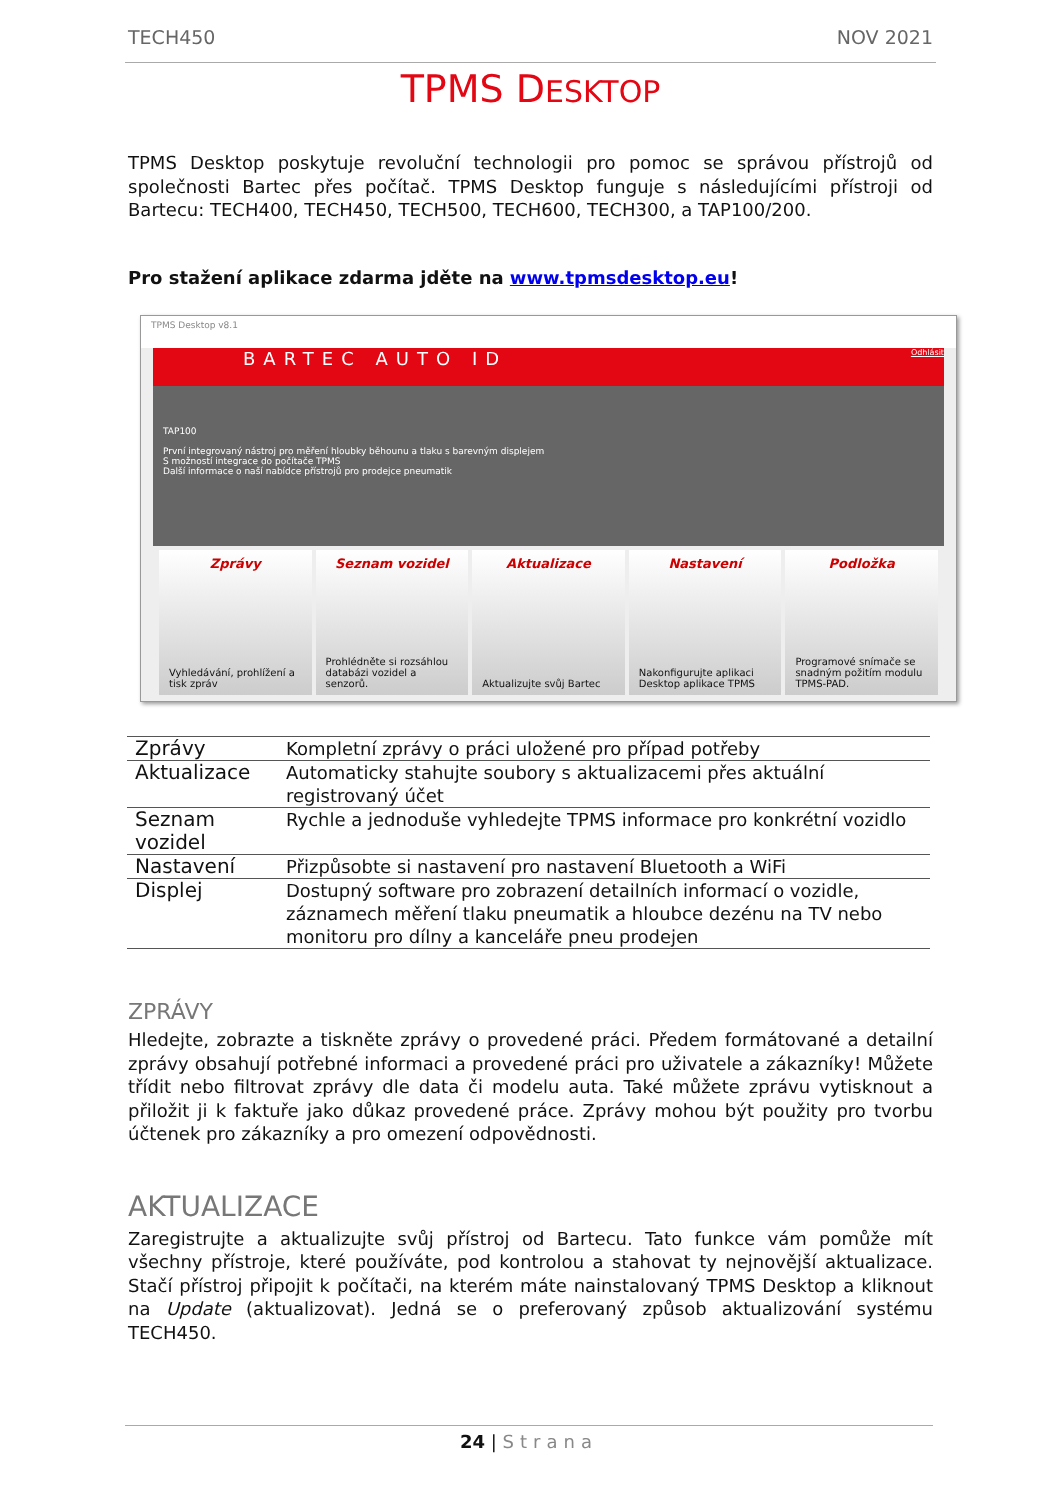TECH450 NOV 2021
TPMS DESKTOP
TPMS Desktop poskytuje revoluční technologii pro pomoc se správou přístrojů od společnosti Bartec přes počítač. TPMS Desktop funguje s následujícími přístroji od Bartecu: TECH400, TECH450, TECH500, TECH600, TECH300, a TAP100/200.
Pro stažení aplikace zdarma jděte na www.tpmsdesktop.eu!
TPMS Desktop v8.1
BARTEC AUTO ID Odhlásit
TAP100
První integrovaný nástroj pro měření hloubky běhounu a tlaku s barevným displejem
S možností integrace do počítače TPMS
Další informace o naší nabídce přístrojů pro prodejce pneumatik
Zprávy
Vyhledávání, prohlížení a tisk zpráv
Seznam vozidel
Prohlédněte si rozsáhlou databázi vozidel a senzorů.
Aktualizace
Aktualizujte svůj Bartec
Nastavení
Nakonfigurujte aplikaci Desktop aplikace TPMS
Podložka
Programové snímače se snadným požitím modulu TPMS-PAD.
| Zprávy | Kompletní zprávy o práci uložené pro případ potřeby |
| Aktualizace | Automaticky stahujte soubory s aktualizacemi přes aktuální registrovaný účet |
| Seznam vozidel | Rychle a jednoduše vyhledejte TPMS informace pro konkrétní vozidlo |
| Nastavení | Přizpůsobte si nastavení pro nastavení Bluetooth a WiFi |
| Displej | Dostupný software pro zobrazení detailních informací o vozidle, záznamech měření tlaku pneumatik a hloubce dezénu na TV nebo monitoru pro dílny a kanceláře pneu prodejen |
ZPRÁVY
Hledejte, zobrazte a tiskněte zprávy o provedené práci. Předem formátované a detailní zprávy obsahují potřebné informaci a provedené práci pro uživatele a zákazníky! Můžete třídit nebo filtrovat zprávy dle data či modelu auta. Také můžete zprávu vytisknout a přiložit ji k faktuře jako důkaz provedené práce. Zprávy mohou být použity pro tvorbu účtenek pro zákazníky a pro omezení odpovědnosti.
AKTUALIZACE
Zaregistrujte a aktualizujte svůj přístroj od Bartecu. Tato funkce vám pomůže mít všechny přístroje, které používáte, pod kontrolou a stahovat ty nejnovější aktualizace. Stačí přístroj připojit k počítači, na kterém máte nainstalovaný TPMS Desktop a kliknout na Update (aktualizovat). Jedná se o preferovaný způsob aktualizování systému TECH450.
24 | Strana